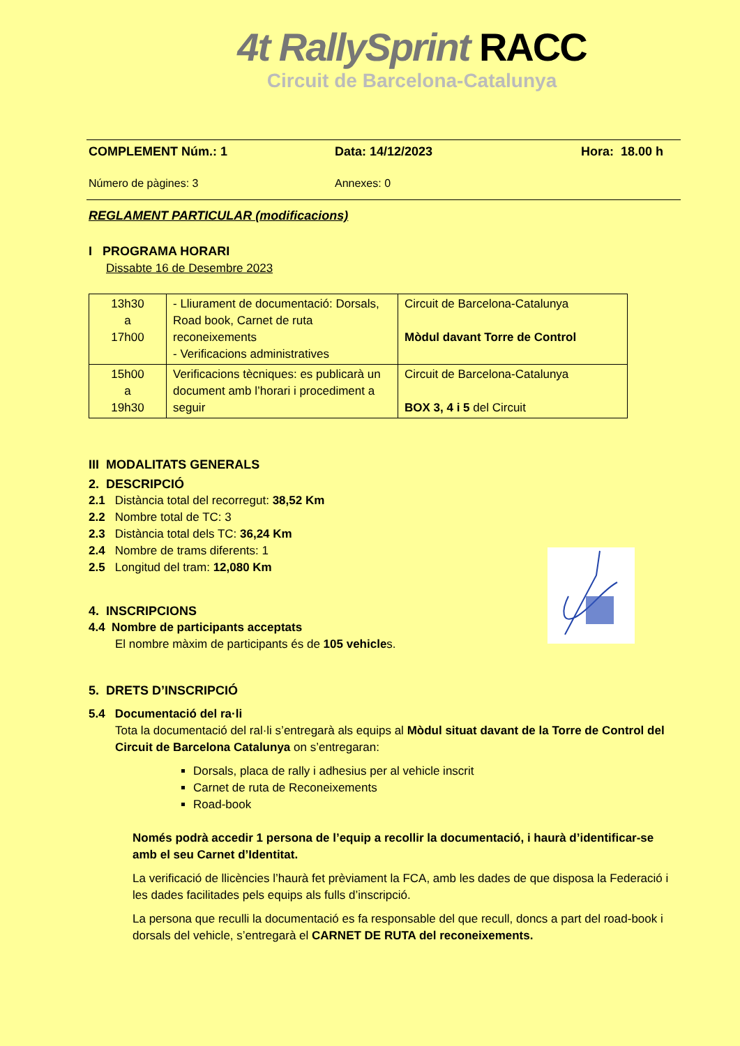4t RallySprint RACC
Circuit de Barcelona-Catalunya
COMPLEMENT Núm.: 1 Data: 14/12/2023 Hora: 18.00 h
Número de pàgines: 3 Annexes: 0
REGLAMENT PARTICULAR (modificacions)
I PROGRAMA HORARI
Dissabte 16 de Desembre 2023
| 13h30 a 17h00 | - Lliurament de documentació: Dorsals, Road book, Carnet de ruta reconeixements - Verificacions administratives | Circuit de Barcelona-Catalunya Mòdul davant Torre de Control |
| 15h00 a 19h30 | Verificacions tècniques: es publicarà un document amb l’horari i procediment a seguir | Circuit de Barcelona-Catalunya BOX 3, 4 i 5 del Circuit |
III MODALITATS GENERALS
2. DESCRIPCIÓ
2.1 Distància total del recorregut: 38,52 Km
2.2 Nombre total de TC: 3
2.3 Distància total dels TC: 36,24 Km
2.4 Nombre de trams diferents: 1
2.5 Longitud del tram: 12,080 Km
4. INSCRIPCIONS
4.4 Nombre de participants acceptats
El nombre màxim de participants és de 105 vehicles.
5. DRETS D’INSCRIPCIÓ
5.4 Documentació del ra·li
Tota la documentació del ral·li s’entregarà als equips al Mòdul situat davant de la Torre de Control del Circuit de Barcelona Catalunya on s’entregaran:
Dorsals, placa de rally i adhesius per al vehicle inscrit
Carnet de ruta de Reconeixements
Road-book
Només podrà accedir 1 persona de l’equip a recollir la documentació, i haurà d’identificar-se amb el seu Carnet d’Identitat.
La verificació de llicències l’haurà fet prèviament la FCA, amb les dades de que disposa la Federació i les dades facilitades pels equips als fulls d’inscripció.
La persona que reculli la documentació es fa responsable del que recull, doncs a part del road-book i dorsals del vehicle, s’entregarà el CARNET DE RUTA del reconeixements.